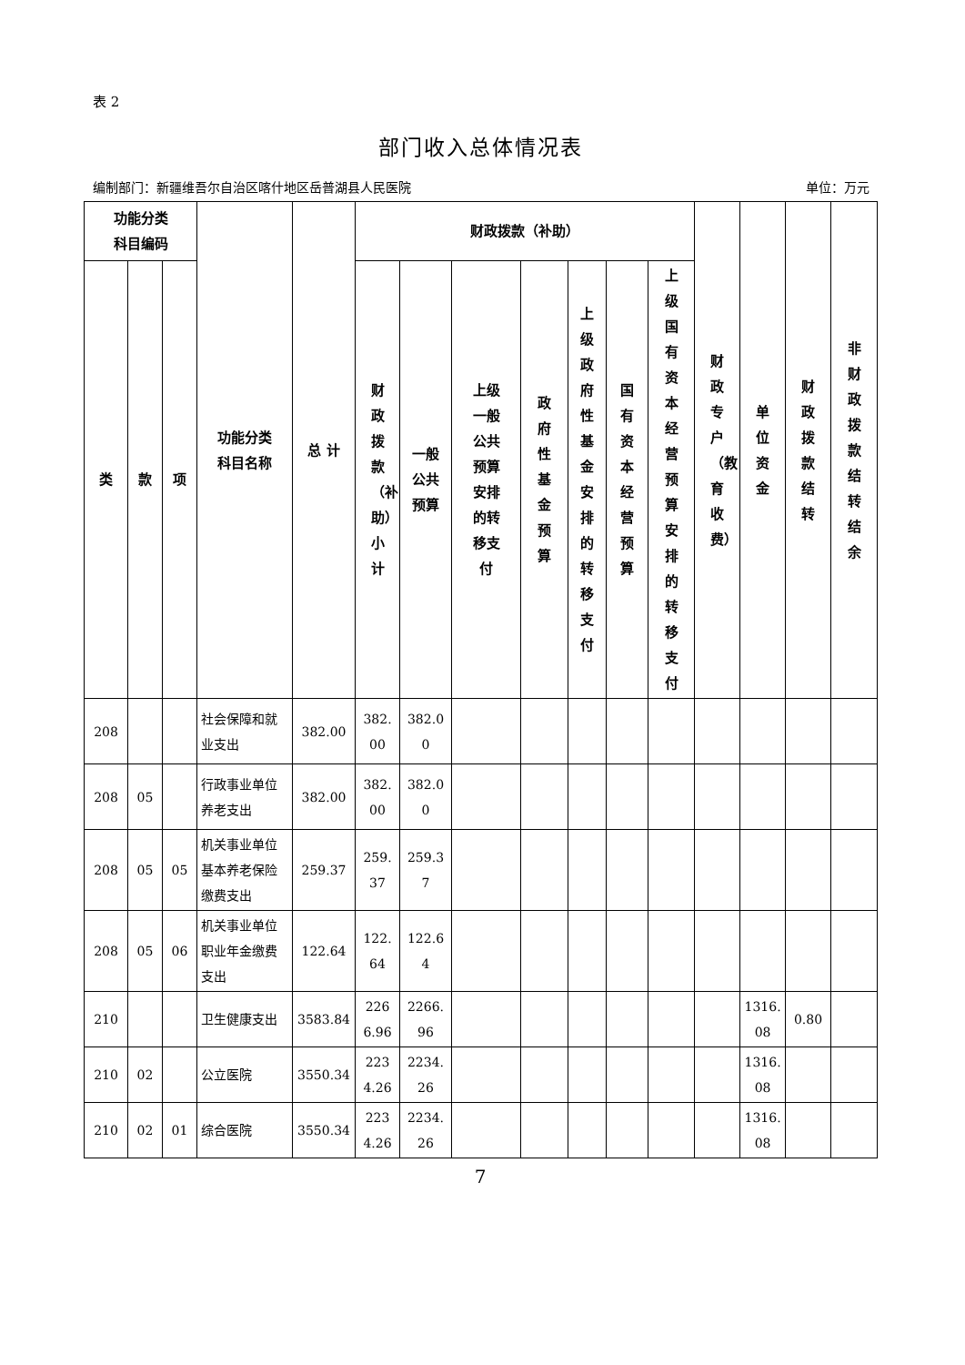表 2
部门收入总体情况表
编制部门：新疆维吾尔自治区喀什地区岳普湖县人民医院 单位：万元
| 功能分类 科目编码 | | | 功能分类 科目名称 | 总 计 | 财政拨款（补助） | | | | | | | 财政专户（教育收费） | 单位资金 | 财政拨款结转 | 非财政拨款结转结余 |
| --- | --- | --- | --- | --- | --- | --- | --- | --- | --- | --- | --- | --- | --- | --- | --- |
| 类 | 款 | 项 | | | 财政拨款（补助）小计 | 一般 公共 预算 | 上级 一般 公共 预算 安排 的转 移支 付 | 政府性基金预算 | 上级政府性基金安排的转移支付 | 国有资本经营预算 | 上级国有资本经营预算安排的转移支付 | | | | |
| 208 | | | 社会保障和就业支出 | 382.00 | 382.00 | 382.00 | | | | | | | | | |
| 208 | 05 | | 行政事业单位养老支出 | 382.00 | 382.00 | 382.00 | | | | | | | | | |
| 208 | 05 | 05 | 机关事业单位基本养老保险缴费支出 | 259.37 | 259.37 | 259.37 | | | | | | | | | |
| 208 | 05 | 06 | 机关事业单位职业年金缴费支出 | 122.64 | 122.64 | 122.64 | | | | | | | | | |
| 210 | | | 卫生健康支出 | 3583.84 | 2266.96 | 2266.96 | | | | | | | 1316.08 | 0.80 | |
| 210 | 02 | | 公立医院 | 3550.34 | 2234.26 | 2234.26 | | | | | | | 1316.08 | | |
| 210 | 02 | 01 | 综合医院 | 3550.34 | 2234.26 | 2234.26 | | | | | | | 1316.08 | | |
7